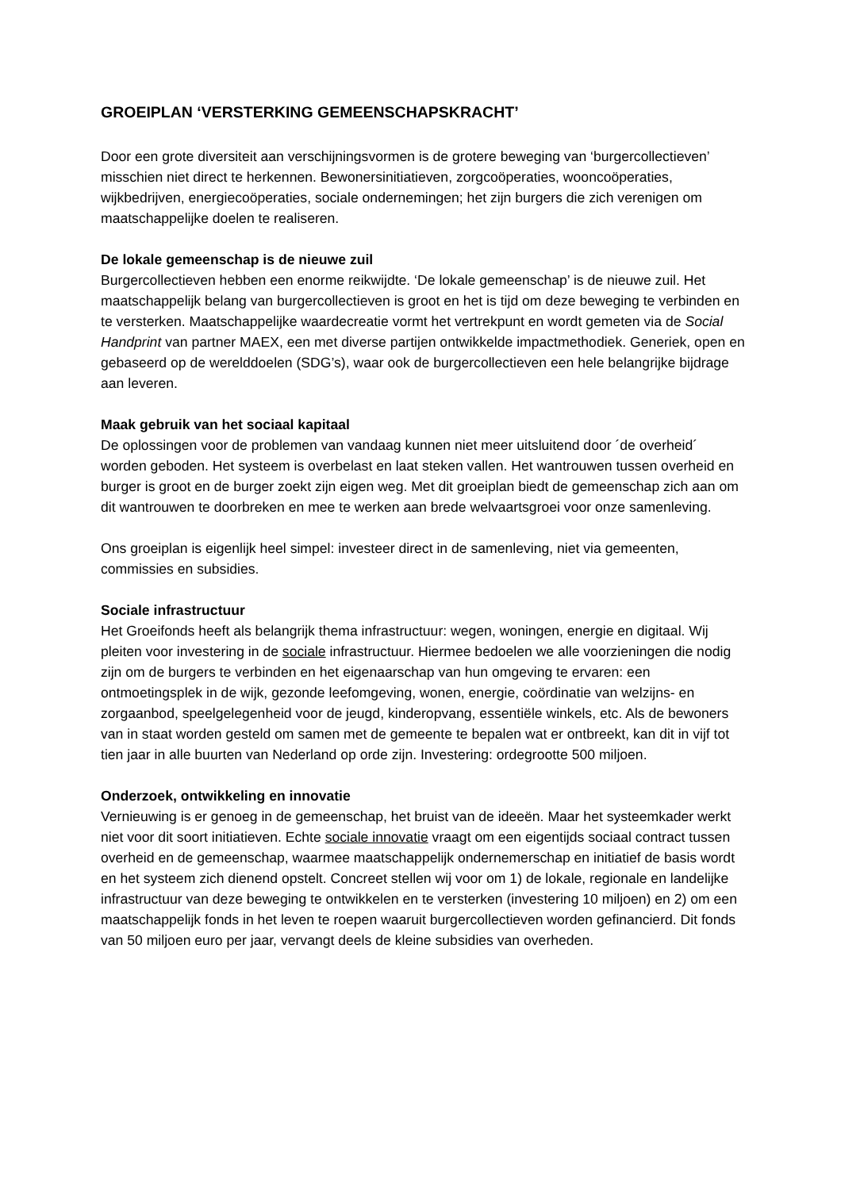GROEIPLAN ‘VERSTERKING GEMEENSCHAPSKRACHT’
Door een grote diversiteit aan verschijningsvormen is de grotere beweging van ‘burgercollectieven’ misschien niet direct te herkennen. Bewonersinitiatieven, zorgcoöperaties, wooncoöperaties, wijkbedrijven, energiecoöperaties, sociale ondernemingen; het zijn burgers die zich verenigen om maatschappelijke doelen te realiseren.
De lokale gemeenschap is de nieuwe zuil
Burgercollectieven hebben een enorme reikwijdte. ‘De lokale gemeenschap’ is de nieuwe zuil. Het maatschappelijk belang van burgercollectieven is groot en het is tijd om deze beweging te verbinden en te versterken. Maatschappelijke waardecreatie vormt het vertrekpunt en wordt gemeten via de Social Handprint van partner MAEX, een met diverse partijen ontwikkelde impactmethodiek. Generiek, open en gebaseerd op de werelddoelen (SDG’s), waar ook de burgercollectieven een hele belangrijke bijdrage aan leveren.
Maak gebruik van het sociaal kapitaal
De oplossingen voor de problemen van vandaag kunnen niet meer uitsluitend door ´de overheid´ worden geboden. Het systeem is overbelast en laat steken vallen. Het wantrouwen tussen overheid en burger is groot en de burger zoekt zijn eigen weg. Met dit groeiplan biedt de gemeenschap zich aan om dit wantrouwen te doorbreken en mee te werken aan brede welvaartsgroei voor onze samenleving.
Ons groeiplan is eigenlijk heel simpel: investeer direct in de samenleving, niet via gemeenten, commissies en subsidies.
Sociale infrastructuur
Het Groeifonds heeft als belangrijk thema infrastructuur: wegen, woningen, energie en digitaal. Wij pleiten voor investering in de sociale infrastructuur. Hiermee bedoelen we alle voorzieningen die nodig zijn om de burgers te verbinden en het eigenaarschap van hun omgeving te ervaren: een ontmoetingsplek in de wijk, gezonde leefomgeving, wonen, energie, coördinatie van welzijns- en zorgaanbod, speelgelegenheid voor de jeugd, kinderopvang, essentiële winkels, etc. Als de bewoners van in staat worden gesteld om samen met de gemeente te bepalen wat er ontbreekt, kan dit in vijf tot tien jaar in alle buurten van Nederland op orde zijn. Investering: ordegrootte 500 miljoen.
Onderzoek, ontwikkeling en innovatie
Vernieuwing is er genoeg in de gemeenschap, het bruist van de ideeën. Maar het systeemkader werkt niet voor dit soort initiatieven. Echte sociale innovatie vraagt om een eigentijds sociaal contract tussen overheid en de gemeenschap, waarmee maatschappelijk ondernemerschap en initiatief de basis wordt en het systeem zich dienend opstelt. Concreet stellen wij voor om 1) de lokale, regionale en landelijke infrastructuur van deze beweging te ontwikkelen en te versterken (investering 10 miljoen) en 2) om een maatschappelijk fonds in het leven te roepen waaruit burgercollectieven worden gefinancierd. Dit fonds van 50 miljoen euro per jaar, vervangt deels de kleine subsidies van overheden.